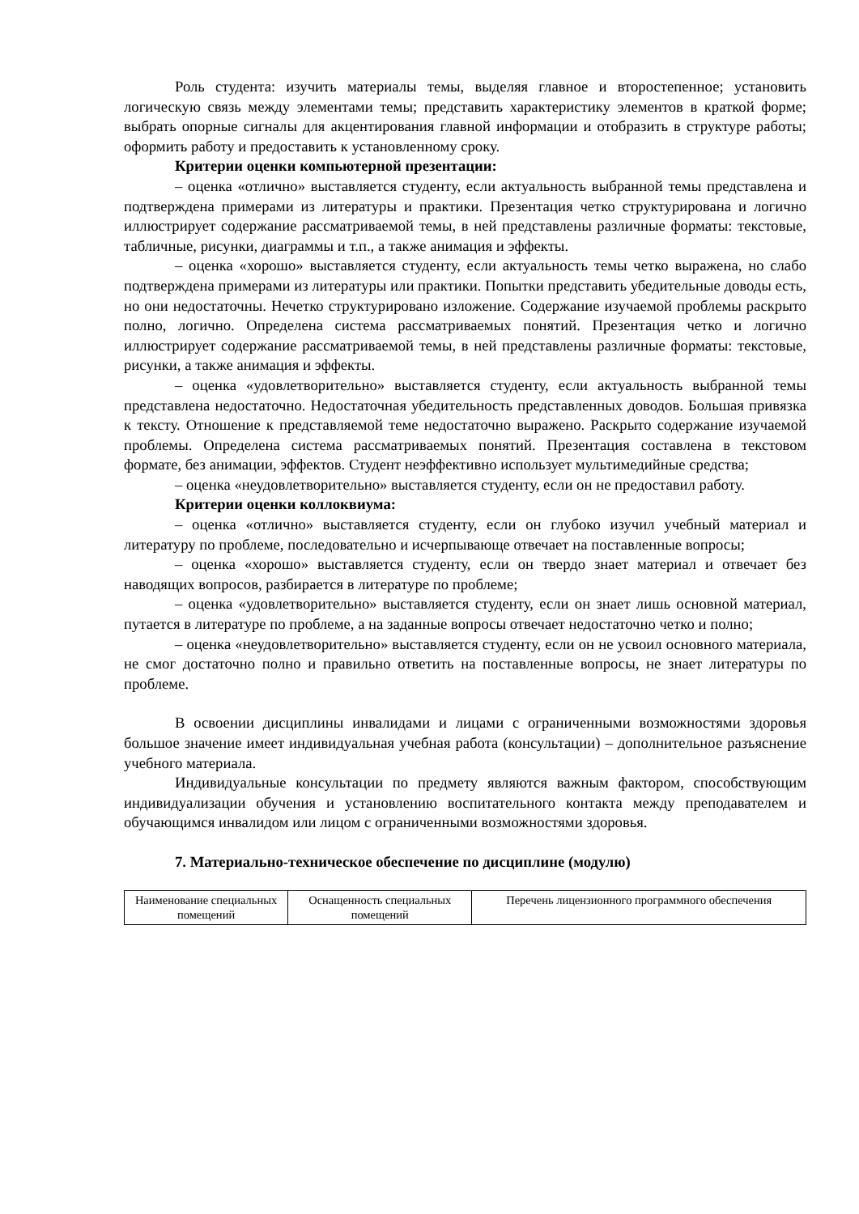Роль студента: изучить материалы темы, выделяя главное и второстепенное; установить логическую связь между элементами темы; представить характеристику элементов в краткой форме; выбрать опорные сигналы для акцентирования главной информации и отобразить в структуре работы; оформить работу и предоставить к установленному сроку.
Критерии оценки компьютерной презентации:
– оценка «отлично» выставляется студенту, если актуальность выбранной темы представлена и подтверждена примерами из литературы и практики. Презентация четко структурирована и логично иллюстрирует содержание рассматриваемой темы, в ней представлены различные форматы: текстовые, табличные, рисунки, диаграммы и т.п., а также анимация и эффекты.
– оценка «хорошо» выставляется студенту, если актуальность темы четко выражена, но слабо подтверждена примерами из литературы или практики. Попытки представить убедительные доводы есть, но они недостаточны. Нечетко структурировано изложение. Содержание изучаемой проблемы раскрыто полно, логично. Определена система рассматриваемых понятий. Презентация четко и логично иллюстрирует содержание рассматриваемой темы, в ней представлены различные форматы: текстовые, рисунки, а также анимация и эффекты.
– оценка «удовлетворительно» выставляется студенту, если актуальность выбранной темы представлена недостаточно. Недостаточная убедительность представленных доводов. Большая привязка к тексту. Отношение к представляемой теме недостаточно выражено. Раскрыто содержание изучаемой проблемы. Определена система рассматриваемых понятий. Презентация составлена в текстовом формате, без анимации, эффектов. Студент неэффективно использует мультимедийные средства;
– оценка «неудовлетворительно» выставляется студенту, если он не предоставил работу.
Критерии оценки коллоквиума:
– оценка «отлично» выставляется студенту, если он глубоко изучил учебный материал и литературу по проблеме, последовательно и исчерпывающе отвечает на поставленные вопросы;
– оценка «хорошо» выставляется студенту, если он твердо знает материал и отвечает без наводящих вопросов, разбирается в литературе по проблеме;
– оценка «удовлетворительно» выставляется студенту, если он знает лишь основной материал, путается в литературе по проблеме, а на заданные вопросы отвечает недостаточно четко и полно;
– оценка «неудовлетворительно» выставляется студенту, если он не усвоил основного материала, не смог достаточно полно и правильно ответить на поставленные вопросы, не знает литературы по проблеме.
В освоении дисциплины инвалидами и лицами с ограниченными возможностями здоровья большое значение имеет индивидуальная учебная работа (консультации) – дополнительное разъяснение учебного материала.
Индивидуальные консультации по предмету являются важным фактором, способствующим индивидуализации обучения и установлению воспитательного контакта между преподавателем и обучающимся инвалидом или лицом с ограниченными возможностями здоровья.
7. Материально-техническое обеспечение по дисциплине (модулю)
| Наименование специальных помещений | Оснащенность специальных помещений | Перечень лицензионного программного обеспечения |